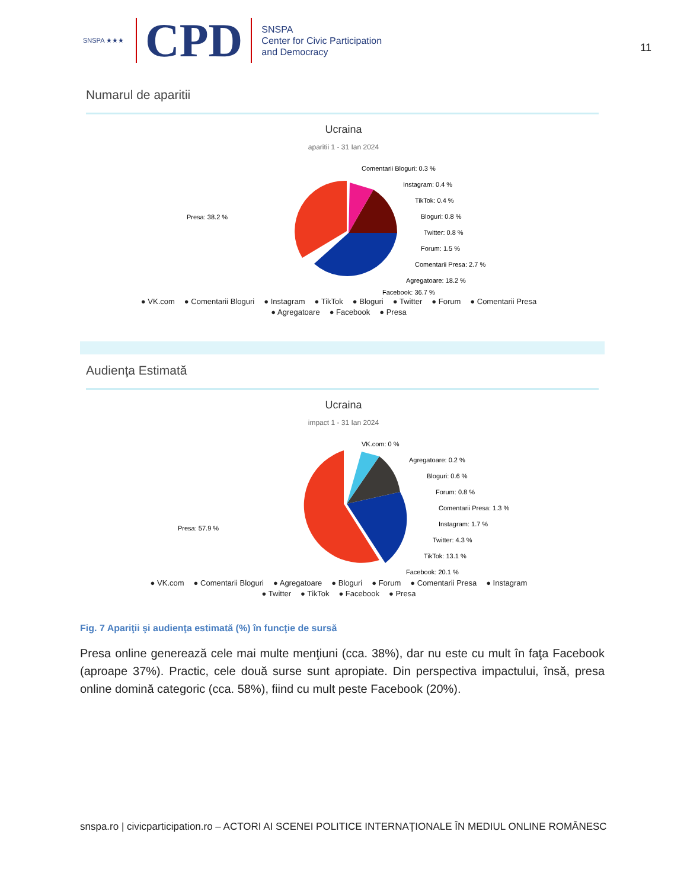SNSPA ★★★
CPD
SNSPA
Center for Civic Participation
and Democracy
11
Numarul de aparitii
Ucraina
aparitii 1 - 31 Ian 2024
Presa: 38.2 %
Comentarii Bloguri: 0.3 %
Instagram: 0.4 %
TikTok: 0.4 %
Bloguri: 0.8 %
Twitter: 0.8 %
Forum: 1.5 %
Comentarii Presa: 2.7 %
Agregatoare: 18.2 %
Facebook: 36.7 %
● VK.com ● Comentarii Bloguri ● Instagram ● TikTok ● Bloguri ● Twitter ● Forum ● Comentarii Presa
● Agregatoare ● Facebook ● Presa
Audienţa Estimată
Ucraina
impact 1 - 31 Ian 2024
Presa: 57.9 %
VK.com: 0 %
Agregatoare: 0.2 %
Bloguri: 0.6 %
Forum: 0.8 %
Comentarii Presa: 1.3 %
Instagram: 1.7 %
Twitter: 4.3 %
TikTok: 13.1 %
Facebook: 20.1 %
● VK.com ● Comentarii Bloguri ● Agregatoare ● Bloguri ● Forum ● Comentarii Presa ● Instagram
● Twitter ● TikTok ● Facebook ● Presa
Fig. 7 Apariţii şi audienţa estimată (%) în funcţie de sursă
Presa online generează cele mai multe menţiuni (cca. 38%), dar nu este cu mult în faţa Facebook (aproape 37%). Practic, cele două surse sunt apropiate. Din perspectiva impactului, însă, presa online domină categoric (cca. 58%), fiind cu mult peste Facebook (20%).
snspa.ro | civicparticipation.ro – ACTORI AI SCENEI POLITICE INTERNAŢIONALE ÎN MEDIUL ONLINE ROMÂNESC